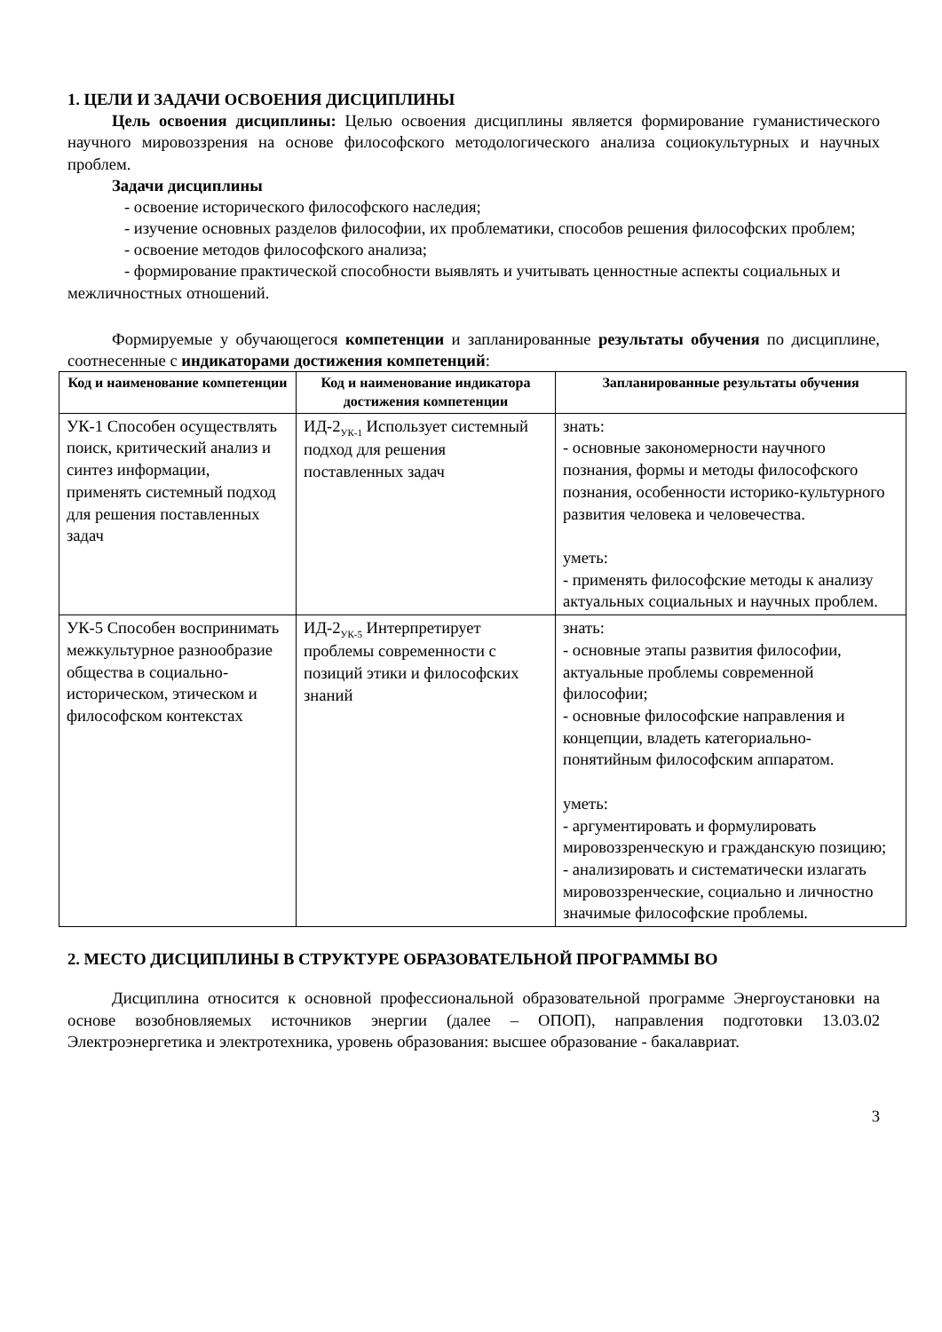1. ЦЕЛИ И ЗАДАЧИ ОСВОЕНИЯ ДИСЦИПЛИНЫ
Цель освоения дисциплины: Целью освоения дисциплины является формирование гуманистического научного мировоззрения на основе философского методологического анализа социокультурных и научных проблем.
Задачи дисциплины
- освоение исторического философского наследия;
- изучение основных разделов философии, их проблематики, способов решения философских проблем;
- освоение методов философского анализа;
- формирование практической способности выявлять и учитывать ценностные аспекты социальных и межличностных отношений.
Формируемые у обучающегося компетенции и запланированные результаты обучения по дисциплине, соотнесенные с индикаторами достижения компетенций:
| Код и наименование компетенции | Код и наименование индикатора достижения компетенции | Запланированные результаты обучения |
| --- | --- | --- |
| УК-1 Способен осуществлять поиск, критический анализ и синтез информации, применять системный подход для решения поставленных задач | ИД-2<sub>УК-1</sub> Использует системный подход для решения поставленных задач | знать: - основные закономерности научного познания, формы и методы философского познания, особенности историко-культурного развития человека и человечества. уметь: - применять философские методы к анализу актуальных социальных и научных проблем. |
| УК-5 Способен воспринимать межкультурное разнообразие общества в социально-историческом, этическом и философском контекстах | ИД-2<sub>УК-5</sub> Интерпретирует проблемы современности с позиций этики и философских знаний | знать: - основные этапы развития философии, актуальные проблемы современной философии; - основные философские направления и концепции, владеть категориально-понятийным философским аппаратом. уметь: - аргументировать и формулировать мировоззренческую и гражданскую позицию; - анализировать и систематически излагать мировоззренческие, социально и личностно значимые философские проблемы. |
2. МЕСТО ДИСЦИПЛИНЫ В СТРУКТУРЕ ОБРАЗОВАТЕЛЬНОЙ ПРОГРАММЫ ВО
Дисциплина относится к основной профессиональной образовательной программе Энергоустановки на основе возобновляемых источников энергии (далее – ОПОП), направления подготовки 13.03.02 Электроэнергетика и электротехника, уровень образования: высшее образование - бакалавриат.
3